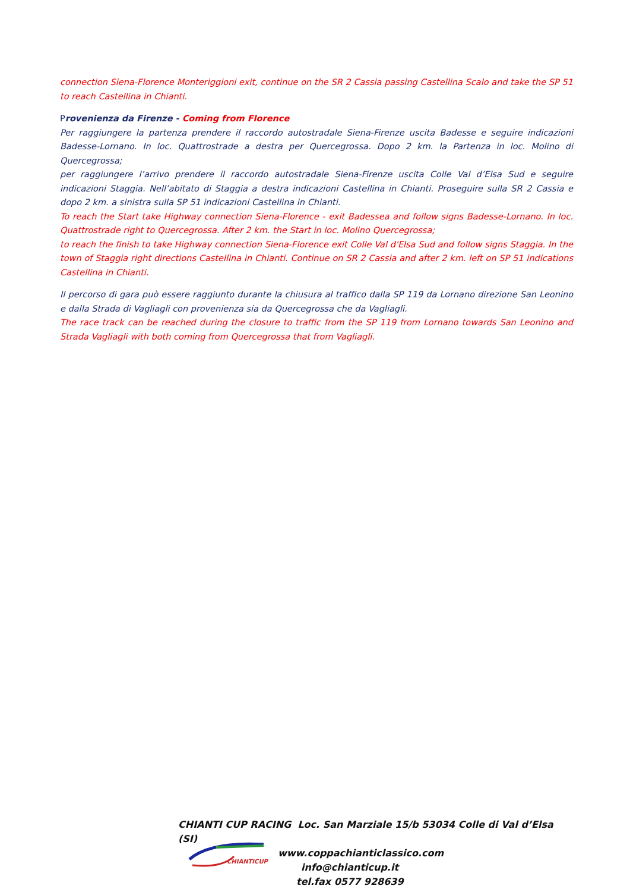connection Siena-Florence Monteriggioni exit, continue on the SR 2 Cassia passing Castellina Scalo and take the SP 51 to reach Castellina in Chianti.
Provenienza da Firenze - Coming from Florence
Per raggiungere la partenza prendere il raccordo autostradale Siena-Firenze uscita Badesse e seguire indicazioni Badesse-Lornano. In loc. Quattrostrade a destra per Quercegrossa. Dopo 2 km. la Partenza in loc. Molino di Quercegrossa;
per raggiungere l’arrivo prendere il raccordo autostradale Siena-Firenze uscita Colle Val d’Elsa Sud e seguire indicazioni Staggia. Nell’abitato di Staggia a destra indicazioni Castellina in Chianti. Proseguire sulla SR 2 Cassia e dopo 2 km. a sinistra sulla SP 51 indicazioni Castellina in Chianti.
To reach the Start take Highway connection Siena-Florence - exit Badessea and follow signs Badesse-Lornano. In loc. Quattrostrade right to Quercegrossa. After 2 km. the Start in loc. Molino Quercegrossa;
to reach the finish to take Highway connection Siena-Florence exit Colle Val d'Elsa Sud and follow signs Staggia. In the town of Staggia right directions Castellina in Chianti. Continue on SR 2 Cassia and after 2 km. left on SP 51 indications Castellina in Chianti.
Il percorso di gara può essere raggiunto durante la chiusura al traffico dalla SP 119 da Lornano direzione San Leonino e dalla Strada di Vagliagli con provenienza sia da Quercegrossa che da Vagliagli.
The race track can be reached during the closure to traffic from the SP 119 from Lornano towards San Leonino and Strada Vagliagli with both coming from Quercegrossa that from Vagliagli.
CHIANTICUP
CHIANTI CUP RACING Loc. San Marziale 15/b 53034 Colle di Val d’Elsa (SI)
www.coppachianticlassico.com
info@chianticup.it
tel.fax 0577 928639